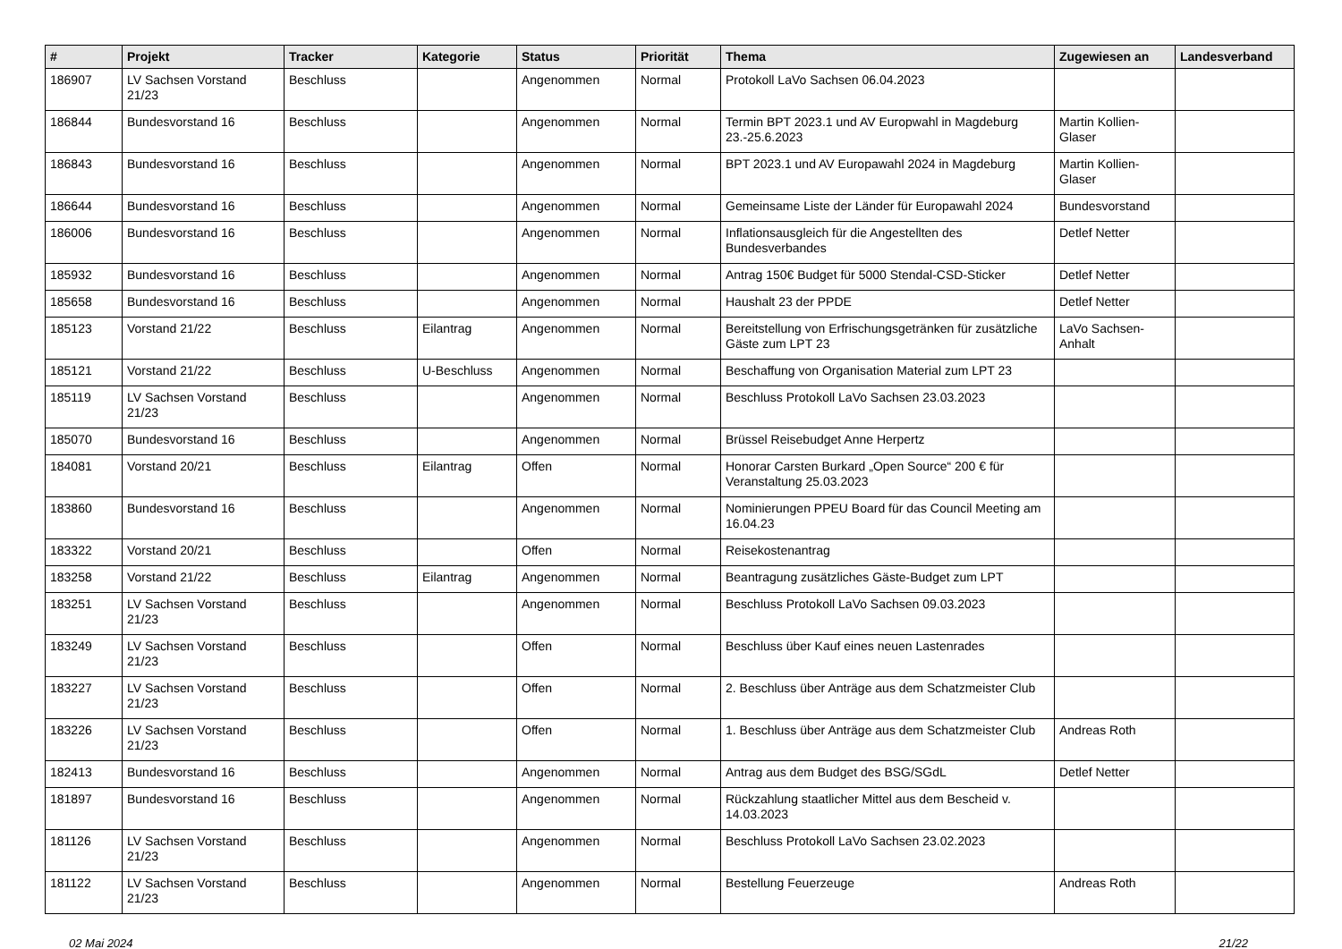| # | Projekt | Tracker | Kategorie | Status | Priorität | Thema | Zugewiesen an | Landesverband |
| --- | --- | --- | --- | --- | --- | --- | --- | --- |
| 186907 | LV Sachsen Vorstand 21/23 | Beschluss | | Angenommen | Normal | Protokoll LaVo Sachsen 06.04.2023 | | |
| 186844 | Bundesvorstand 16 | Beschluss | | Angenommen | Normal | Termin BPT 2023.1 und AV Europwahl in Magdeburg 23.-25.6.2023 | Martin Kollien-Glaser | |
| 186843 | Bundesvorstand 16 | Beschluss | | Angenommen | Normal | BPT 2023.1 und AV Europawahl 2024 in Magdeburg | Martin Kollien-Glaser | |
| 186644 | Bundesvorstand 16 | Beschluss | | Angenommen | Normal | Gemeinsame Liste der Länder für Europawahl 2024 | Bundesvorstand | |
| 186006 | Bundesvorstand 16 | Beschluss | | Angenommen | Normal | Inflationsausgleich für die Angestellten des Bundesverbandes | Detlef Netter | |
| 185932 | Bundesvorstand 16 | Beschluss | | Angenommen | Normal | Antrag 150€ Budget für 5000 Stendal-CSD-Sticker | Detlef Netter | |
| 185658 | Bundesvorstand 16 | Beschluss | | Angenommen | Normal | Haushalt 23 der PPDE | Detlef Netter | |
| 185123 | Vorstand 21/22 | Beschluss | Eilantrag | Angenommen | Normal | Bereitstellung von Erfrischungsgetränken für zusätzliche Gäste zum LPT 23 | LaVo Sachsen-Anhalt | |
| 185121 | Vorstand 21/22 | Beschluss | U-Beschluss | Angenommen | Normal | Beschaffung von Organisation Material zum LPT 23 | | |
| 185119 | LV Sachsen Vorstand 21/23 | Beschluss | | Angenommen | Normal | Beschluss Protokoll LaVo Sachsen 23.03.2023 | | |
| 185070 | Bundesvorstand 16 | Beschluss | | Angenommen | Normal | Brüssel Reisebudget Anne Herpertz | | |
| 184081 | Vorstand 20/21 | Beschluss | Eilantrag | Offen | Normal | Honorar Carsten Burkard „Open Source“ 200 € für Veranstaltung 25.03.2023 | | |
| 183860 | Bundesvorstand 16 | Beschluss | | Angenommen | Normal | Nominierungen PPEU Board für das Council Meeting am 16.04.23 | | |
| 183322 | Vorstand 20/21 | Beschluss | | Offen | Normal | Reisekostenantrag | | |
| 183258 | Vorstand 21/22 | Beschluss | Eilantrag | Angenommen | Normal | Beantragung zusätzliches Gäste-Budget zum LPT | | |
| 183251 | LV Sachsen Vorstand 21/23 | Beschluss | | Angenommen | Normal | Beschluss Protokoll LaVo Sachsen 09.03.2023 | | |
| 183249 | LV Sachsen Vorstand 21/23 | Beschluss | | Offen | Normal | Beschluss über Kauf eines neuen Lastenrades | | |
| 183227 | LV Sachsen Vorstand 21/23 | Beschluss | | Offen | Normal | 2. Beschluss über Anträge aus dem Schatzmeister Club | | |
| 183226 | LV Sachsen Vorstand 21/23 | Beschluss | | Offen | Normal | 1. Beschluss über Anträge aus dem Schatzmeister Club | Andreas Roth | |
| 182413 | Bundesvorstand 16 | Beschluss | | Angenommen | Normal | Antrag aus dem Budget des BSG/SGdL | Detlef Netter | |
| 181897 | Bundesvorstand 16 | Beschluss | | Angenommen | Normal | Rückzahlung staatlicher Mittel aus dem Bescheid v. 14.03.2023 | | |
| 181126 | LV Sachsen Vorstand 21/23 | Beschluss | | Angenommen | Normal | Beschluss Protokoll LaVo Sachsen 23.02.2023 | | |
| 181122 | LV Sachsen Vorstand 21/23 | Beschluss | | Angenommen | Normal | Bestellung Feuerzeuge | Andreas Roth | |
02 Mai 2024 21/22